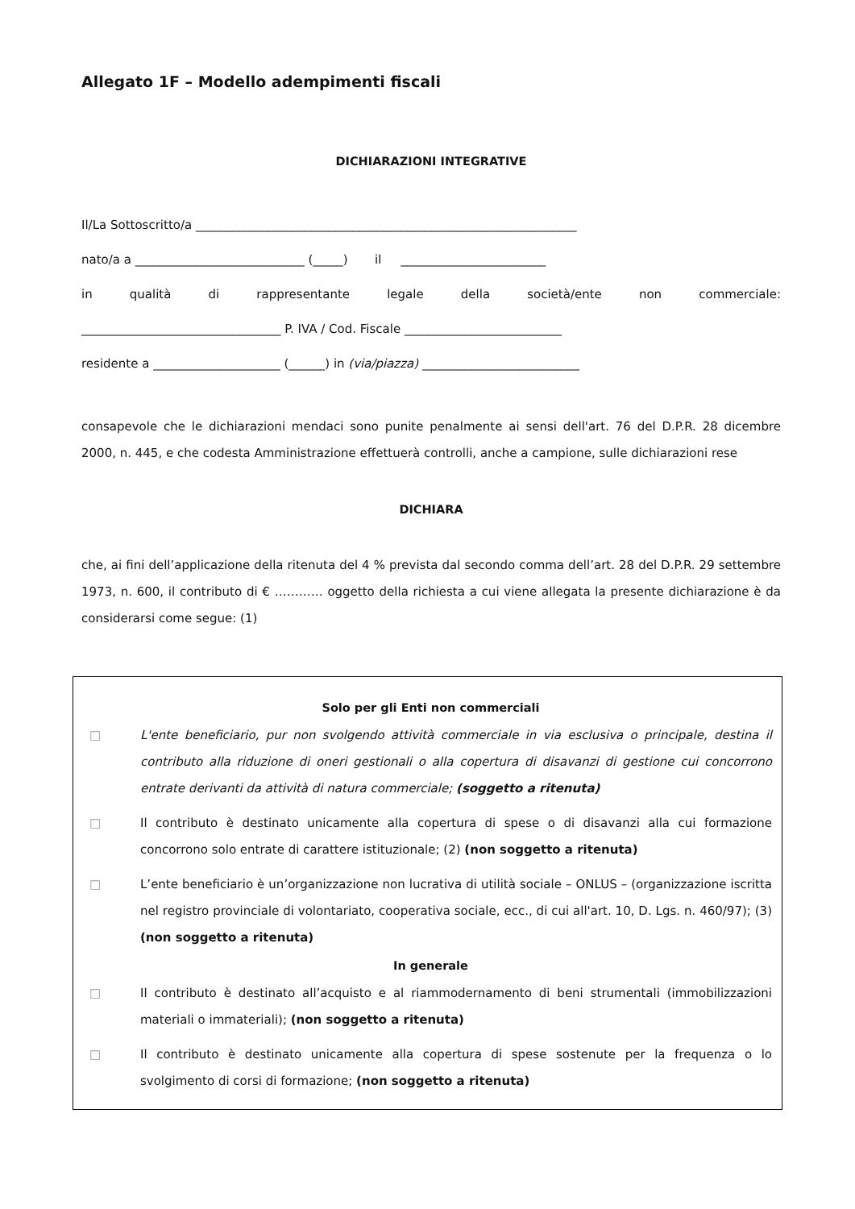Allegato 1F – Modello adempimenti fiscali
DICHIARAZIONI INTEGRATIVE
Il/La Sottoscritto/a _______________________________________________________________
nato/a a ____________________________ (_____) il ________________________
in qualità di rappresentante legale della società/ente non commerciale:
_________________________________ P. IVA / Cod. Fiscale __________________________
residente a _____________________ (______) in (via/piazza) __________________________
consapevole che le dichiarazioni mendaci sono punite penalmente ai sensi dell'art. 76 del D.P.R. 28 dicembre 2000, n. 445, e che codesta Amministrazione effettuerà controlli, anche a campione, sulle dichiarazioni rese
DICHIARA
che, ai fini dell’applicazione della ritenuta del 4 % prevista dal secondo comma dell’art. 28 del D.P.R. 29 settembre 1973, n. 600, il contributo di € ………… oggetto della richiesta a cui viene allegata la presente dichiarazione è da considerarsi come segue: (1)
Solo per gli Enti non commerciali
□ L'ente beneficiario, pur non svolgendo attività commerciale in via esclusiva o principale, destina il contributo alla riduzione di oneri gestionali o alla copertura di disavanzi di gestione cui concorrono entrate derivanti da attività di natura commerciale; (soggetto a ritenuta)
□ Il contributo è destinato unicamente alla copertura di spese o di disavanzi alla cui formazione concorrono solo entrate di carattere istituzionale; (2) (non soggetto a ritenuta)
□ L’ente beneficiario è un’organizzazione non lucrativa di utilità sociale – ONLUS – (organizzazione iscritta nel registro provinciale di volontariato, cooperativa sociale, ecc., di cui all'art. 10, D. Lgs. n. 460/97); (3) (non soggetto a ritenuta)
In generale
□ Il contributo è destinato all’acquisto e al riammodernamento di beni strumentali (immobilizzazioni materiali o immateriali); (non soggetto a ritenuta)
□ Il contributo è destinato unicamente alla copertura di spese sostenute per la frequenza o lo svolgimento di corsi di formazione; (non soggetto a ritenuta)